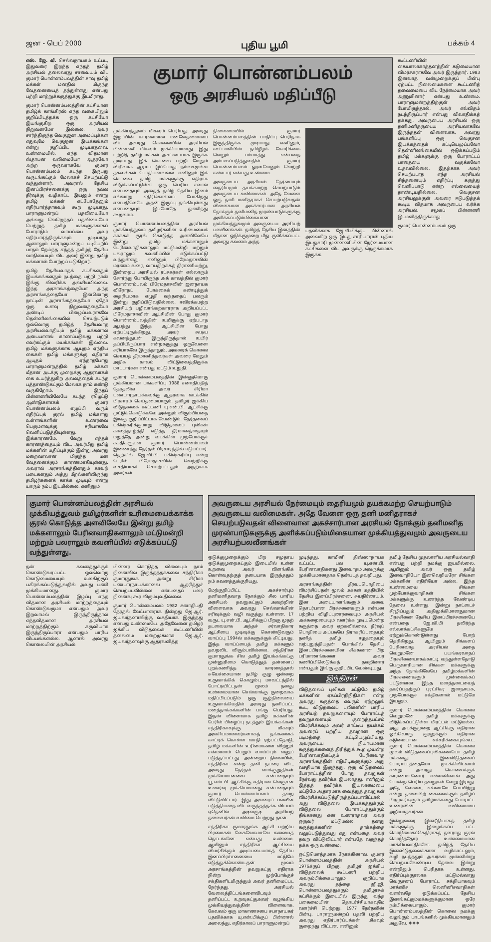ஜன - பெப் 2000 புதிய பூமி பக்கம் 4
எஸ். ஜே. வீ. செல்வநாயகம் உட்பட, இதுவரை இறந்த எந்தத் தமிழ் அரசியல் தலைவரது சாவையும் விட குமார் பொன்னம்பலத்தின் சாவு தமிழ் மக்கள் மனதில் மிகுந்த வேதனையைத் தந்துள்ளது என்பது பற்றி மாற்றுக்கருத்துக்கு இடமிராது.
குமார் பொன்னம்பலத்தின் கட்சியான தமிழ்க் காங்கிரஸ் எந்த வகையிலும் குறிப்பிடத்தக்க ஒரு கட்சியோ இயங்குகிற ஒரு அரசியல் நிறுவனமோ இல்லை. அவர் சார்ந்திருந்த வெகுஜன அமைப்புக்கள் எதுவுமே வெகுஜன இயக்கங்கள் என்று குறிப்பிட முடியாதவை. உண்மையில், எந்த விதமான ஸ்தாபன வலிமையோ ஆதரவோ அற்ற ஒருவராகவே குமார் பொன்னம்பலம் கடந்த இருபது வருடங்கட்கும் மேலாகச் செயற்பட்டு வந்துள்ளார். அவரால் தேசிய இனப்பிரச்சனைக்கு ஒரு நல்ல தீர்வுக்கு வழிகாட்ட இயலும் என்று தமிழ் மக்கள் எப்போதேனும் எதிர்பார்த்தாகவும் கூற முடியாது. பாராளுமன்றப் பதவியையோ அல்லது வெறெந்தப் பதவியையோ பெற்றுத் தமிழ் மக்களுக்காகப் போராடும் வாய்ப்பை அவர் எதிர்பார்த்திருக்கவும் முடியாது. ஆனாலும் பாராளுமன்றப் படியேறிப் பாதம் தேய்ந்த எந்தத் தமிழ்த் தேசிய வாதியையும் விட அவர் இன்று தமிழ் மக்களால் போற்றப் படுகிறார்.
தமிழ் தேசியவாதக் கட்சிகளதும் இயக்கங்களதும் நடத்தை பற்றி நான் இங்கு விவரிக்க அவசியமில்லை. இந்த அரசாங்கத்தையோ அந்த அரசாங்கத்தையோ இன்னொரு நாட்டின் அரசாங்கத்தையோ ஏதோ ஒரு உளவு நிறுவனத்தையோ அண்டிப் பிழைப்பவராகவே தென்னிலங்கையில் செயற்படும் ஒவ்வொரு தமிழ்த் தேசியவாத அரசியல்வாதியும் தமிழ் மக்களால் அடையாளங் காணப்படுவது பற்றி எவர்கட்கும் மயக்கங்கள் இல்லை. தமிழ் மக்களுக்காக ஆயுதம் ஏந்திய கைகள் தமிழ் மக்களுக்கு எதிராக ஆயுதம் ஏந்தாதபோது பாராளுமன்றத்தில் தமிழ் மக்கள் மீதான அடக்கு முறைக்கு ஆதரவாகக் கை உயர்த்துகிற அவலத்தைக் கடந்த பத்தாண்டுகட்கும் மேலாக நாம் கண்டு வருகிறோம். இந்தப் பின்னணியிலேயே கடந்த ஏழெட்டு ஆண்டுகளாகக் குமார் பொன்னம்பலம் எழுப்பி வரும் எதிர்ப்புக் குரல் தமிழ் மக்களது உள்ளங்களின் உணர்வை பெருமளவுக்கு சரியாகவே வெளிப்படுத்தியுள்ளது. இக்காரணமே, வேறு எந்தக் காரணத்தையும் விட, அவர்மீது தமிழ் மக்களின் மதிப்புக்கும் இன்று அவரது மறைவாலான மிகுந்த மன வேதனைக்கும் காரணமாகியுள்ளது. அவரால் அரசாங்கத்தினதும் காவற் படைகளதும் அத்து மீறல்களிலிருந்து தமிழர்களைக் காக்க முடியும் என்று யாரும் நம்ப இடமில்லை. எனினும்
குமார் பொன்னம்பலம்
ஒரு அரசியல் மதிப்பீடு
முக்கியத்துவம் மிகவும் பெரியது. அவரது இழப்பின் காரணமான மனவேதனையை விட அவரது கொலையின் அரசியல் பின்னணி மிகவும் முக்கியமானது. இது பற்றித் தமிழ் மக்கள் அசட்டையாக இருக்க முடியாது. இக் கொலை பற்றி மேலும் விரிவாக ஆராய இப்போது நம்வசமுள்ள தகவல்கள் போதியனவல்ல. எனினும் இக் கொலை தமிழ் மக்களுக்கு எதிராக விடுக்கப்பட்டுள்ள ஒரு பெரிய சவால் என்பதையும் அதைத் தமிழ் தேசிய இனம் எவ்வாறு எதிர்கொள்ளப் போகிறது என்பதிலேயே அதன் இருப்பு தங்கியுள்ளது என்பதையும் இப்போதே துணிந்து கூறலாம்.
குமார் பொன்னம்பலத்தின் அரசியல் முக்கியத்துவம் தமிழர்களின் உரிமையைக் காக்கக் குரல் கொடுத்த அளவிலேயே இன்று தமிழ் மக்களாலும் பேரினவாதிகளாலும் மட்டுமன்றி மற்றும் பலராலும் கவனிப்பில் எடுக்கப்பட்டு வந்துள்ளது. எனினும், பிரேமதாசவின் மரணம் வரை, வாய்திறக்கத் திராணியற்று, இன்றைய அரசியல் ரட்சகர்கள் எல்லாரும் சோர்ந்து போயிருந்த அக் காலத்தில் குமார் பொன்னம்பலம் பிரேமதாசவின் ஜனநாயக விரோதப் போக்கைக் கண்டித்துக் தைரியமாக எழுதி வந்ததைப் பலரும் இன்று குறிப்பிடுவதில்லை. ஈவிரக்கமற்ற அரசியற் பழிவாங்கற்காரராக அறியப்பட்ட பிரேமதாசாவின் ஆட்சியின் போது குமார் பொன்னம்பலத்தின் உயிருக்கு ஏற்படாத ஆபத்து இந்த ஆட்சியின் போது ஏற்பட்டிருக்கிறது. அவர் கூடிய கவனத்துடன் இருந்திருந்தால் உயிர் தப்பியிருப்பார் என்றகருத்து ஒருவேளை சரியாகவே இருந்தாலும், அவரைக் கொலை செய்யத் தீர்மானித்தவர்கள் அவரை மேலும் அதிக காலம் விட்டுவைத்திருக்க மாட்டார்கள் என்பது மட்டும் உறுதி.
குமார் பொன்னம்பலத்தின் இன்னுமொரு முக்கியமான பங்களிப்பு 1988 சனாதிபதித் தேர்தலில் அவர் சிரிமா பண்டாரநாயக்கவுக்கு ஆதரவாக வடக்கில் பிரசாரம் செய்தமையாகும். தமிழர் ஐக்கிய விடுதலைக் கூட்டணி யு.என்.பி. ஆட்சிக்கு முட்டுக்கொடுக்கவே அன்றும் விரும்பியதை இங்கு குறிப்பிட்டாக வேண்டும். தேர்தலைப் பகிஷ்கரிக்குமாறு விடுதலைப் புலிகள் காலத்தாழ்த்தி எடுத்த தீர்மானத்தையும் மறுத்தே அன்று வடக்கின் முற்போக்குச் சக்திகளுடன் குமார் பொன்னம்பலம் இணைந்து தேர்தல் பிரசாரத்தில் ஈடுபட்டார். தெற்கில் ஜே.வி.பி. பகிஷ்கரிப்பு என்ற பேரில் பிரேமதாசவின் வெற்றிக்கு வசதியாகச் செயற்பட்டதும் அதற்காக அவர்கள்
நிலைமையில் குமார் பொன்னம்பலத்தின் பாதிப்பு பெரிதாக இருந்திருக்க முடியாது. எனினும், கூட்டணியின் தமிழீழக் கோரிக்கை வெறும் பம்மாத்து என்பதை அம்பலப்படுத்துவதில் குமார் பொன்னம்பலம் ஓரளவேனும் வெற்றி கண்டார் என்பது உண்மை.
அவருடைய அரசியல் நேர்மையும் தைரியமும் தயக்கமற்ற செயற்பாடும் அவருடைய வலிமைகள். அதே வேளை ஒரு தனி மனிதராகச் செயற்படுவதன் விளைவான அகச்சார்பான அரசியல் நோக்கும் தனிமனித முரண்பாடுகளுக்கு அளிக்கப்படும்மிகையான முக்கியத்துவமும் அவருடைய அரசியற் பலவீனங்கள். தமிழ்த் தேசிய இனத்தின் மீதான ஒடுக்குமுறை மீது குவிக்கப்பட்ட அவரது கவனம் அந்த
பதவிக்காக ஜே.வீ.பிக்குப் பின்னால் அலைகிற ஒரு 'இடது சாரியாரால்' புதிய இடதுசாரி முன்னணியின் நேர்மையான கட்சிகளை விட அவருக்கு நெருக்கமாக இருக்க
கூட்டணியின் கையாலாகாத்தனத்தின் கடுமையான விமர்சகராகவே அவர் இருந்தார். 1983 இனவாத வன்முறைக்குப் பின்பு ஏற்பட்ட நிலைமைகளை கூட்டணித் தலைமையை விட நேர்மையாக அவர் அணுகினார் என்பது உண்மை. பாராளுமன்றத்திற்குள் அவர் போயிருந்தால், அவர் எவ்விதம் நடந்திருப்பார் என்பது விவாதிக்கத் தக்கது. அவருடைய அரசியல் ஒரு தனிமனிதருடைய அரசியலாகவே இருந்ததன் விளைவாக, அவரது பங்களிப்பு ஒரு வெகுசன இயக்கத்தைக் கட்டியெழுப்பவோ தென்னிலங்கையில் ஒடுக்கப்படும் தமிழ் மக்களுக்கு ஒரு போராட்டப் பாதையை வகுக்கவோ உதவவில்லை. இதற்காக அவர் செயற்படாத எந்த அரசியல் சிந்தனையும் எதிர்ப்பு கருத்து வெளிப்பாடு என்ற எல்லையைத் தாண்டியதில்லை. வெகுசன அரசியலுக்குள் அவரை ஈடுபடுத்தக் கூடிய விதமாக அவருடைய வர்க்க அரசியல், சமூகப் பின்னணி இடமளித்திருக்காது.
குமார் பொன்னம்பலம் ஒரு
குமார் பொன்னம்பலத்தின் அரசியல் முக்கியத்துவம் தமிழர்களின் உரிமையைக்காக்க குரல் கொடுத்த அளவிலேயே இன்று தமிழ் மக்களாலும் பேரினவாதிகளாலும் மட்டுமன்றி மற்றும் பலராலும் கவனிப்பில் எடுக்கப்பட்டு வந்துள்ளது.
தன் கவனத்துக்குக் கொண்டுவரப்பட்ட ஒவ்வொரு கொடுமையையும் உலகிற்குப் பகிரங்கப்படுத்துவதில் அவது பணி முக்கியமானது. குமார் பொன்னம்பலத்தின் இழப்பு எந்த விதமான அரசியல் மாற்றத்தையும் கொண்டுவருமா என்பதும் அவர் இறவாமல் இருந்திருந்தால் எந்தவிதமான அரசியல் மாற்றத்திற்கும் கருவியாக இருந்திருப்பாரா என்பதும் பாரிய விடயங்களல்ல. ஆனால் அவரது கொலையின் அரசியல்
பின்னர் கொடுத்த விலையும் நாம் நினைவில் இருத்தத்தக்கவை சந்திரிகா குமாரதுங்க அன்று சிரிமா பண்டாரநாயக்காவை ஆதரித்துச் செயற்படவில்லை என்பதைப் பலர் நினைவு கூர விரும்புவதில்லை.
குமார் பொன்னம்பலம் 1982 சனாதிபதி தேர்தல் வேட்பாளராக நின்றது ஜே.ஆர். ஜயவர்தனாவிற்கு வசதியாக இருந்தது என்பது உண்மையே. அதேவேளை தமிழர் ஐக்கிய விடுதலைக் கூட்டணியின் தலைமை மறைமுகமாக ஜே.ஆர். ஜயவர்தனவுக்கு ஆதரவளித்த
அவருடைய அரசியல் நேர்மையும் தைரியமும் தயக்கமற்ற செயற்பாடும் அவருடைய வலிமைகள். அதே வேளை ஒரு தனி மனிதராகச் செயற்படுவதன் விளைவான அகச்சார்பான அரசியல் நோக்கும் தனிமனித முரண்பாடுகளுக்கு அளிக்கப்படும்மிகையான முக்கியத்துவமும் அவருடைய அரசியற்பலவீனங்கள்
ஒடுக்குமுறைக்கும் பிற சமுதாய ஒடுக்குமுறைகட்கும் இடையில் உள்ள உறவை அவர் விளங்கிக் கொள்வதற்குத் தடையாக இருந்ததும் நம் கவனத்துக்குரியது.
மேற்குறிப்பிட்ட அகச்சார்பும் தனிமனிதவாத நோக்கும் சில பாரிய அரசியல் தவறுகட்கும் அவற்றின் விளைவாக அவரது செல்வாக்கின் சரிவுக்கும் வழி வகுத்து உள்ளன. 17 வருட யு.என்.பி. ஆட்சிக்குப் பிறகு முதற் தடவையாக அந்தச் சர்வாதிகார ஆட்சியை முடிவுக்கு கொண்டுவரும் வாய்ப்பு 1994ல் மக்களுக்குக் கிட்டியது. இந்த வாய்ப்பைத் தமிழ் மக்களும் தவறவிட விரும்பவில்லை. சந்திரிகா குமாரதுங்க சில தமிழ் இயக்கங்கட்கு முன்னுரிமை கொடுத்துத் தன்னைப் புறக்கணித்த காரணத்தால் சுயேச்சையான தமிழ் குழு ஒன்றை உருவாக்கிக் கொழும்பு மாவட்டத்தில் போட்டியிட்டதன் மூலம் தனது உண்மையான செல்வாக்கு குறைவாக மதிப்பிடப்படும் ஒரு சூழ்நிலையை உருவாக்கியதில் அவரது தனிப்பட்ட மனத்தாக்கங்களின் பங்கு பெரியது. இதன் விளைவாக தமிழ் மக்களின் பேரில் பிழைப்பு நடத்தும் இயக்கங்கள் சந்திரிகாவுக்கு மிகவும் அவசியமானவர்களாகத் தங்களைக் காட்டிக் கொள்ள வசதி ஏற்பட்டதோடு, தமிழ் மக்களின் உரிமைகளை விற்றுச் சன்மானம் பெறும் வாய்ப்பும் வலுப் படுத்தப்பட்டது. அன்றைய நிலையில், சந்திரிகா என்ற தனி நபரை விட, அவரது தேர்தல் வாக்குறுதிகள் முக்கியமானவை என்பதையும் யூ.என்.பி. ஆட்சிக்கு எதிரான வெகுசன உணர்வு முக்கியமானது என்பதையும் குமார் பொன்னம்பலம் தவற விட்டுவிட்டார். இது அவரைப் பலவீன படுத்தியதை விட வருந்தத்தக்க விடயம் ஏதெனில் அடிவருடி அரசியற் தலைவர்கள் வலிமை பெற்றது தான்.
சந்திரிகா குமாரதுங்க ஆட்சி பற்றிய பிரமைகள் வேகவேகமாவே கலையத் தொடங்கின என்பது உண்மை. ஆயினும் சந்திரிகா ஆட்சியை விமர்சிக்கும் அடிப்படையாகத் தேசிய இனப்பிரச்சனையை மட்டுமே எடுத்துக்கொண்டதன் மூலம் அரசாங்கத்தின் தவறுகட்கு எதிராக நின்ற முற்போக்குச் சக்திகளிடமிருந்தும் அவர் தனிமைப்பட நேர்ந்தது. அரசியல் வேலைத்திட்டங்களைவிடவும் தனிப்பட்ட உறவுகட்குஅவர் வழங்கிய முக்கியத்துவத்தின் விளைவாக, கேவலம் ஒரு மாகாணசபை சபாநாயகர் பதவிக்காக யு.என்.பிக்குப் பின்னால் அலைந்து, எதிர்காலப் பாராளுமன்றப்
முடிந்தது. காமினி திஸ்ஸாநாயக உட்பட்ட பல யு.என்.பி. பேரினவாதிகளது இனவாதம் அவருக்கு முக்கியமானதாக தென்படத் தவறியது.
அரசாங்கத்தின் தீர்வுப்பொதியை விமர்சிப்பதன் மூலம் மக்கள் மத்தியில் தேசிய இனப்பிரச்சனை, சுயநிர்ணயம், இன அடையாளங்களும் அவை தொடர்பான பிரச்சனைகளும் என்பன பற்றிய விழிப்புணர்வையும் அரசியல் அக்கறையையும் வளர்க்க முடியுமென்ற கருத்தை அவர் ஏற்கவில்லை. தீர்வுப் பொதியை அப்படியே நிராகரிப்பதையும் தனித் தமிழ் ஈழத்தையும் வற்புறுத்தியதன் போக்கில் தேசிய இனப்பிரச்சனையின் சிக்கலான பிற பரிமாணங்களை அவர் கணிப்பிலெடுக்கத் தவறினார் என்பதும் இங்கு குறிப்பிட வேண்டியது.
இந்திரன்
விடுதலைப் புலிகள் மட்டுமே தமிழ் மக்களின் ஏகப்பிரதிநிதிகள் என்ற அவரது கருத்தை எவரும் ஏற்றலுங் கூட, விடுதலைப் புலிகளின் பாரிய அரசியற் தவறுகளையும் போராட்டத் தவறுகளையும் குறைந்தபட்சம் விமர்சிக்கவும் அவர் காட்டிய தயக்கம் அவரைப் பற்றிய தவறான ஒரு படிமத்தை கட்டியெழுப்பியது. அவருடைய நியாயமான கருத்துக்களைத் திரித்துக் கூற முயன்ற பேரினவாதிகட்கும் பேரினவாத அரசாங்கத்தின் எடுபிடிகளுக்கும் அது வசதியாக இருந்தது. ஒரு விடுதலைப் போராட்டத்தின் போது தவறுகள் நேர்வது தவிர்க்க இயலாதது. எனினும் இத்தத் தவிர்க்க இயலாமையை மட்டுமே ஆதாரமாக வைத்துத் தவறுகள் விமர்சிக்கப்படுத்திருத்தப்படாவிட்டால் அது விடுதலை இயக்கத்துக்கும் விடுதலை போராட்டத்துக்கும் தீங்கானது என உணராதவர் அவர் ஒருவர் மட்டுமல்ல. தனது கருத்துக்களின் தாக்கத்தை வலுப்படுத்துவது எது என்பதை அவர் தவற விட்டுவிட்டார் என்பதே வருந்தத் தக்க ஒரு உண்மை.
ஒட்டுமொத்தமாக நோக்கினால், குமார் பொன்னம்பலத்தின் அரசியல் 1976க்குப் பிறகு, தமிழர் ஐக்கிய விடுதலைக் கூட்டணி பற்றிய அவநம்பிக்கையாலும் குறிப்பாக அவரது தந்தை ஜி.ஜி. பொன்னம்பலத்துக்கும் தமிழரசுக் கட்சிக்கும் இடையில் இருந்து வந்த பகைமையின் தொடர்ச்சியாகவுமே வளர்ச்சி பெற்றது. 1977 தேர்தலின் பின்பு, பாராளுமன்றப் பதவி பற்றிய அவரது எதிர்பார்ப்புக்கள் மிகவும் குறைந்து விட்டன. எனினும்
தமிழ் தேசிய முதலாளிய அரசியல்வாதி என்பது பற்றி நமக்கு ஐயமில்லை. ஆயினும் அவர் ஒரு தமிழ் இனவாதியோ இனவெறியரோ சிங்கள மக்களின் எதிரியோ அல்ல. இந்த உண்மையை சிங்கள முற்போக்குவாதிகள் சிங்கள மக்களுக்கு உணர்த்த வேண்டிய தேவை உள்ளது. இன்று நாட்டைச் சீரழிப்பதும் அதிமுக்கிமானதுமான பிரச்சினை தேசிய இனப்பிரச்சனையே என்பதை ஜே.வி.பி தவிர்ந்த எல்லாக்கட்சிகளுமே ஏற்றுக்கொண்டுள்ளது போற் தெரிகிறது. ஆயினும் சிங்களப் பேரினவாத அரசியல் அதை வெறுமனே பயங்கரவாதப் பிரச்சினையாகக்காட்டி வந்துள்ளதோடு பெருவாரியான சிங்கள மக்களுக்கு அந்த நோக்கிலேயே தமிழ்மக்களின் பிரச்சனைகளும் முன்வைக்கப் பட்டுள்ளன. இந்த மனத்தடையைத் தகர்ப்பதற்குப் புரட்சிகர ஜனநாயக, முற்போக்குச் சக்திகளால் மட்டுமே இயலும்.
குமார் பொன்னம்பலத்தின் கொலை வெறுமனே தமிழ் மக்களுக்கு விடுக்கப்பட்டுள்ள மிரட்டல் மட்டுமல்ல. அது அடக்குமுறை ஆட்சிக்கு எதிரான ஒவ்வொரு குரலுக்கும் எதிரான கடுமையான எச்சரிக்கையுங்கூட. குமார் பொன்னம்பலத்தின் கொலை மூலம் விடுதலைப்புலிகளையோ தமிழ் மக்களது இனவிடுதலைப் போராட்டத்தையோ முடக்கிவிடலாம் என்று அவரது கொலைக்குக் காரணமானோர் எண்ணினால் அது போன்ற பெரிய தவறுகள் வேறு இராது. அதே வேளை, எல்லாமே போயிற்று என்று தலையிற் கைவைக்கும் தமிழ்ப் பிரமுகர்களும் தமிழ்மக்களது போராட்ட உணர்வின் வலிமையை அறியாதவர்கள்.
இன்றுவரை இனரீதியாகத் தமிழ் மக்களுக்கு இழைக்கப்ப பட்ட கொடுமைகட்கெதிராகத் தளராது குரல் கொடுத்தோர் உண்மையான மாக்சியவாதிகளே. தமிழ்த் தேசிய இனவிடுதலைக்கான வழிகாட்டலும், வழி நடத்தலும் அவர்கள் முன்னின்று செய்ற்படவேண்டிய தேவை இன்று என்றிலும் பெரிதாக உள்ளது. எதிர்ப்புக்குரலாக மட்டுமல்லாது வெகுசனப் போராட்ட சக்தியாகவும் மாக்ஸிச லெனினிசவாதிகள் வளர்வதே ஒடுக்கப்பட்ட தேசிய இனங்கட்கும்மக்களுக்குமான ஒரே நம்பிக்கையாகும். குமார் பொன்னம்பலத்தின் கொலை நமக்கு வழங்கும் பாடங்களில் முக்கியமானதும் அதுவே. ❖❖❖